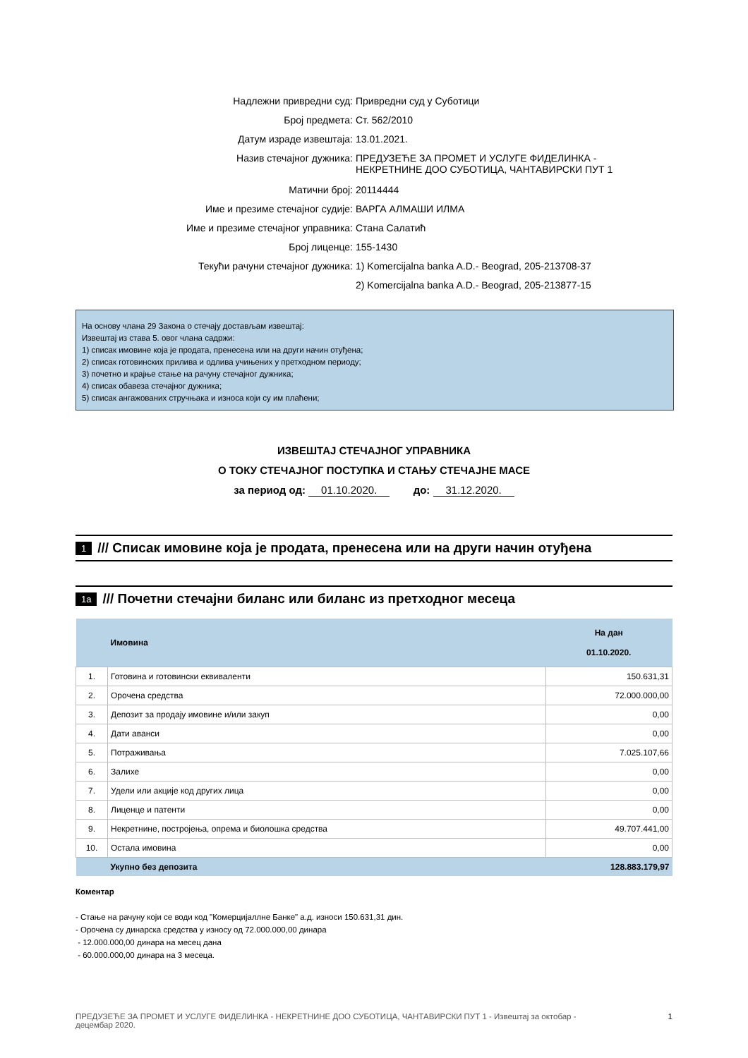Надлежни привредни суд: Привредни суд у Суботици
Број предмета: Ст. 562/2010
Датум израде извештаја: 13.01.2021.
Назив стечајног дужника: ПРЕДУЗЕЋЕ ЗА ПРОМЕТ И УСЛУГЕ ФИДЕЛИНКА -
НЕКРЕТНИНЕ ДОО СУБОТИЦА, ЧАНТАВИРСКИ ПУТ 1
Матични број: 20114444
Име и презиме стечајног судије: ВАРГА АЛМАШИ ИЛМА
Име и презиме стечајног управника: Стана Салатић
Број лиценце: 155-1430
Текући рачуни стечајног дужника: 1) Komercijalna banka A.D.- Beograd, 205-213708-37
2) Komercijalna banka A.D.- Beograd, 205-213877-15
На основу члана 29 Закона о стечају достављам извештај:
Извештај из става 5. овог члана садржи:
1) списак имовине која је продата, пренесена или на други начин отуђена;
2) списак готовинских прилива и одлива учињених у претходном периоду;
3) почетно и крајње стање на рачуну стечајног дужника;
4) списак обавеза стечајног дужника;
5) списак ангажованих стручњака и износа који су им плаћени;
ИЗВЕШТАЈ СТЕЧАЈНОГ УПРАВНИКА
О ТОКУ СТЕЧАЈНОГ ПОСТУПКА И СТАЊУ СТЕЧАЈНЕ МАСЕ
за период од: 01.10.2020. до: 31.12.2020.
1 /// Списак имовине која је продата, пренесена или на други начин отуђена
1a /// Почетни стечајни биланс или биланс из претходног месеца
| | Имовина | На дан 01.10.2020. |
| --- | --- | --- |
| 1. | Готовина и готовински еквиваленти | 150.631,31 |
| 2. | Орочена средства | 72.000.000,00 |
| 3. | Депозит за продају имовине и/или закуп | 0,00 |
| 4. | Дати аванси | 0,00 |
| 5. | Потраживања | 7.025.107,66 |
| 6. | Залихе | 0,00 |
| 7. | Удели или акције код других лица | 0,00 |
| 8. | Лиценце и патенти | 0,00 |
| 9. | Некретнине, постројења, опрема и биолошка средства | 49.707.441,00 |
| 10. | Остала имовина | 0,00 |
| | Укупно без депозита | 128.883.179,97 |
Коментар
- Стање на рачуну који се води код "Комерцијаллне Банке" а.д. износи 150.631,31 дин.
- Орочена су динарска средства у износу од 72.000.000,00 динара
- 12.000.000,00 динара на месец дана
- 60.000.000,00 динара на 3 месеца.
ПРЕДУЗЕЋЕ ЗА ПРОМЕТ И УСЛУГЕ ФИДЕЛИНКА - НЕКРЕТНИНЕ ДОО СУБОТИЦА, ЧАНТАВИРСКИ ПУТ 1 - Извештај за октобар -
децембар 2020. 1